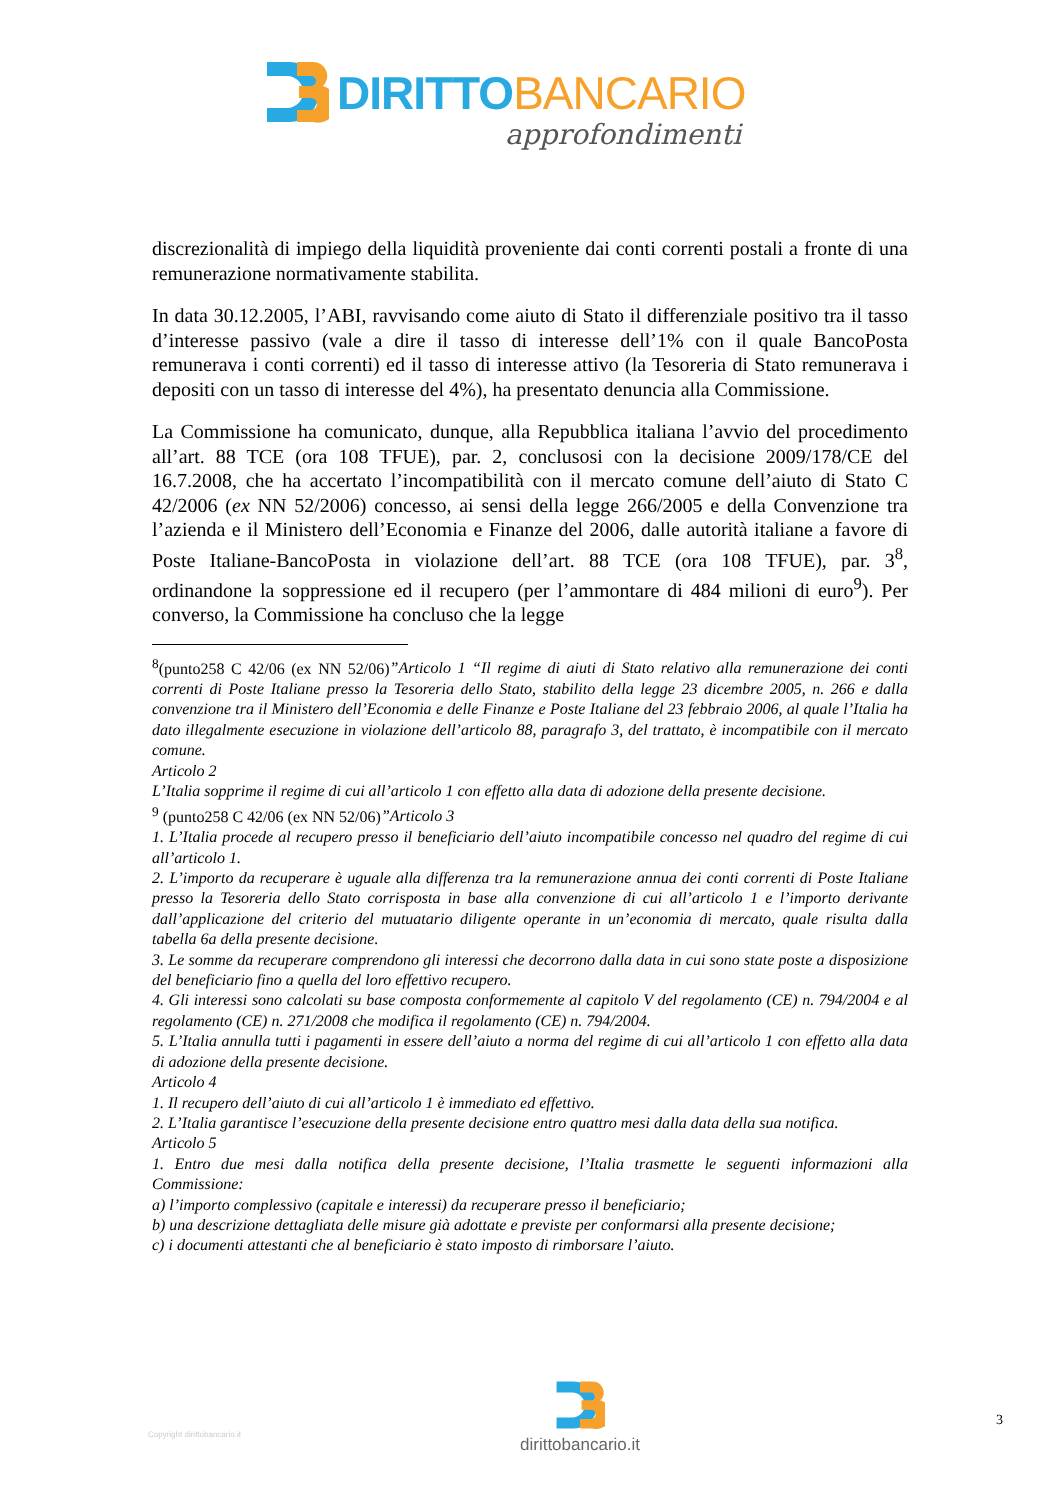DIRITTOBANCARIO
approfondimenti
discrezionalità di impiego della liquidità proveniente dai conti correnti postali a fronte di una remunerazione normativamente stabilita.
In data 30.12.2005, l’ABI, ravvisando come aiuto di Stato il differenziale positivo tra il tasso d’interesse passivo (vale a dire il tasso di interesse dell’1% con il quale BancoPosta remunerava i conti correnti) ed il tasso di interesse attivo (la Tesoreria di Stato remunerava i depositi con un tasso di interesse del 4%), ha presentato denuncia alla Commissione.
La Commissione ha comunicato, dunque, alla Repubblica italiana l’avvio del procedimento all’art. 88 TCE (ora 108 TFUE), par. 2, conclusosi con la decisione 2009/178/CE del 16.7.2008, che ha accertato l’incompatibilità con il mercato comune dell’aiuto di Stato C 42/2006 (ex NN 52/2006) concesso, ai sensi della legge 266/2005 e della Convenzione tra l’azienda e il Ministero dell’Economia e Finanze del 2006, dalle autorità italiane a favore di Poste Italiane-BancoPosta in violazione dell’art. 88 TCE (ora 108 TFUE), par. 3<sup>8</sup>, ordinandone la soppressione ed il recupero (per l’ammontare di 484 milioni di euro<sup>9</sup>). Per converso, la Commissione ha concluso che la legge
<sup>8</sup> (punto258 C 42/06 (ex NN 52/06)”Articolo 1 “Il regime di aiuti di Stato relativo alla remunerazione dei conti correnti di Poste Italiane presso la Tesoreria dello Stato, stabilito della legge 23 dicembre 2005, n. 266 e dalla convenzione tra il Ministero dell’Economia e delle Finanze e Poste Italiane del 23 febbraio 2006, al quale l’Italia ha dato illegalmente esecuzione in violazione dell’articolo 88, paragrafo 3, del trattato, è incompatibile con il mercato comune.
Articolo 2
L’Italia sopprime il regime di cui all’articolo 1 con effetto alla data di adozione della presente decisione.
<sup>9</sup> (punto258 C 42/06 (ex NN 52/06)”Articolo 3
1. L’Italia procede al recupero presso il beneficiario dell’aiuto incompatibile concesso nel quadro del regime di cui all’articolo 1.
2. L’importo da recuperare è uguale alla differenza tra la remunerazione annua dei conti correnti di Poste Italiane presso la Tesoreria dello Stato corrisposta in base alla convenzione di cui all’articolo 1 e l’importo derivante dall’applicazione del criterio del mutuatario diligente operante in un’economia di mercato, quale risulta dalla tabella 6a della presente decisione.
3. Le somme da recuperare comprendono gli interessi che decorrono dalla data in cui sono state poste a disposizione del beneficiario fino a quella del loro effettivo recupero.
4. Gli interessi sono calcolati su base composta conformemente al capitolo V del regolamento (CE) n. 794/2004 e al regolamento (CE) n. 271/2008 che modifica il regolamento (CE) n. 794/2004.
5. L’Italia annulla tutti i pagamenti in essere dell’aiuto a norma del regime di cui all’articolo 1 con effetto alla data di adozione della presente decisione.
Articolo 4
1. Il recupero dell’aiuto di cui all’articolo 1 è immediato ed effettivo.
2. L’Italia garantisce l’esecuzione della presente decisione entro quattro mesi dalla data della sua notifica.
Articolo 5
1. Entro due mesi dalla notifica della presente decisione, l’Italia trasmette le seguenti informazioni alla Commissione:
a) l’importo complessivo (capitale e interessi) da recuperare presso il beneficiario;
b) una descrizione dettagliata delle misure già adottate e previste per conformarsi alla presente decisione;
c) i documenti attestanti che al beneficiario è stato imposto di rimborsare l’aiuto.
Copyright dirittobancario.it
dirittobancario.it 3